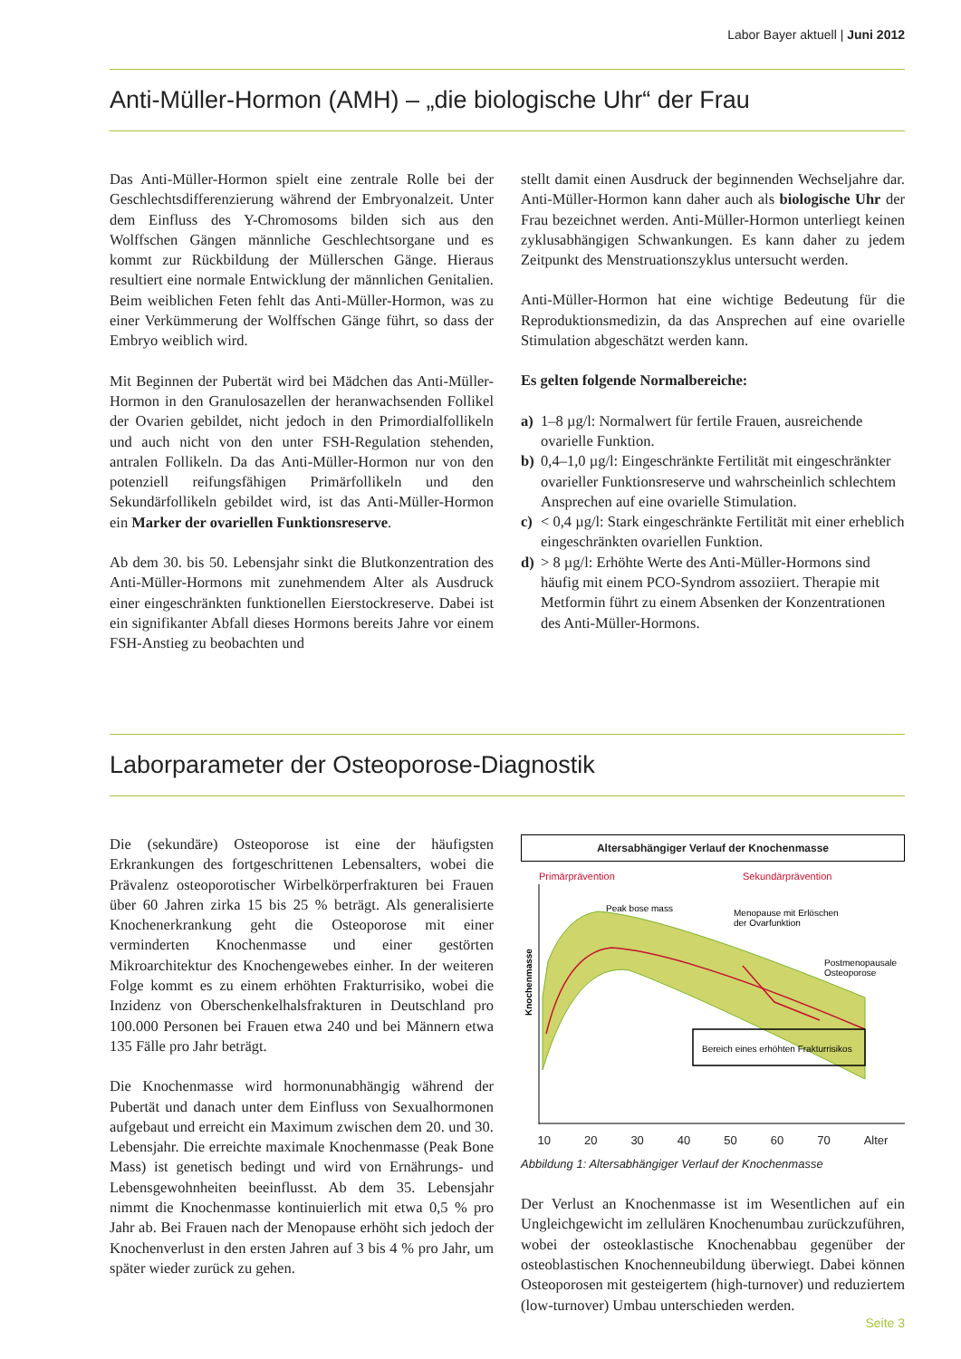Labor Bayer aktuell | Juni 2012
Anti-Müller-Hormon (AMH) – „die biologische Uhr“ der Frau
Das Anti-Müller-Hormon spielt eine zentrale Rolle bei der Geschlechtsdifferenzierung während der Embryonalzeit. Unter dem Einfluss des Y-Chromosoms bilden sich aus den Wolffschen Gängen männliche Geschlechtsorgane und es kommt zur Rückbildung der Müllerschen Gänge. Hieraus resultiert eine normale Entwicklung der männlichen Genitalien. Beim weiblichen Feten fehlt das Anti-Müller-Hormon, was zu einer Verkümmerung der Wolffschen Gänge führt, so dass der Embryo weiblich wird.
Mit Beginnen der Pubertät wird bei Mädchen das Anti-Müller-Hormon in den Granulosazellen der heranwachsenden Follikel der Ovarien gebildet, nicht jedoch in den Primordialfollikeln und auch nicht von den unter FSH-Regulation stehenden, antralen Follikeln. Da das Anti-Müller-Hormon nur von den potenziell reifungsfähigen Primärfollikeln und den Sekundärfollikeln gebildet wird, ist das Anti-Müller-Hormon ein Marker der ovariellen Funktionsreserve.
Ab dem 30. bis 50. Lebensjahr sinkt die Blutkonzentration des Anti-Müller-Hormons mit zunehmendem Alter als Ausdruck einer eingeschränkten funktionellen Eierstockreserve. Dabei ist ein signifikanter Abfall dieses Hormons bereits Jahre vor einem FSH-Anstieg zu beobachten und
stellt damit einen Ausdruck der beginnenden Wechseljahre dar. Anti-Müller-Hormon kann daher auch als biologische Uhr der Frau bezeichnet werden. Anti-Müller-Hormon unterliegt keinen zyklusabhängigen Schwankungen. Es kann daher zu jedem Zeitpunkt des Menstruationszyklus untersucht werden.
Anti-Müller-Hormon hat eine wichtige Bedeutung für die Reproduktionsmedizin, da das Ansprechen auf eine ovarielle Stimulation abgeschätzt werden kann.
Es gelten folgende Normalbereiche:
a) 1–8 µg/l: Normalwert für fertile Frauen, ausreichende ovarielle Funktion.
b) 0,4–1,0 µg/l: Eingeschränkte Fertilität mit eingeschränkter ovarieller Funktionsreserve und wahrscheinlich schlechtem Ansprechen auf eine ovarielle Stimulation.
c) < 0,4 µg/l: Stark eingeschränkte Fertilität mit einer erheblich eingeschränkten ovariellen Funktion.
d) > 8 µg/l: Erhöhte Werte des Anti-Müller-Hormons sind häufig mit einem PCO-Syndrom assoziiert. Therapie mit Metformin führt zu einem Absenken der Konzentrationen des Anti-Müller-Hormons.
Laborparameter der Osteoporose-Diagnostik
Die (sekundäre) Osteoporose ist eine der häufigsten Erkrankungen des fortgeschrittenen Lebensalters, wobei die Prävalenz osteoporotischer Wirbelkörperfrakturen bei Frauen über 60 Jahren zirka 15 bis 25 % beträgt. Als generalisierte Knochenerkrankung geht die Osteoporose mit einer verminderten Knochenmasse und einer gestörten Mikroarchitektur des Knochengewebes einher. In der weiteren Folge kommt es zu einem erhöhten Frakturrisiko, wobei die Inzidenz von Oberschenkelhalsfrakturen in Deutschland pro 100.000 Personen bei Frauen etwa 240 und bei Männern etwa 135 Fälle pro Jahr beträgt.
Die Knochenmasse wird hormonunabhängig während der Pubertät und danach unter dem Einfluss von Sexualhormonen aufgebaut und erreicht ein Maximum zwischen dem 20. und 30. Lebensjahr. Die erreichte maximale Knochenmasse (Peak Bone Mass) ist genetisch bedingt und wird von Ernährungs- und Lebensgewohnheiten beeinflusst. Ab dem 35. Lebensjahr nimmt die Knochenmasse kontinuierlich mit etwa 0,5 % pro Jahr ab. Bei Frauen nach der Menopause erhöht sich jedoch der Knochenverlust in den ersten Jahren auf 3 bis 4 % pro Jahr, um später wieder zurück zu gehen.
Altersabhängiger Verlauf der Knochenmasse
Primärprävention
Sekundärprävention
Peak bose mass
Menopause mit Erlöschen
der Ovarfunktion
Postmenopausale
Osteoporose
Knochenmasse
Bereich eines erhöhten Frakturrisikos
10 20 30 40 50 60 70 Alter
Abbildung 1: Altersabhängiger Verlauf der Knochenmasse
Der Verlust an Knochenmasse ist im Wesentlichen auf ein Ungleichgewicht im zellulären Knochenumbau zurückzuführen, wobei der osteoklastische Knochenabbau gegenüber der osteoblastischen Knochenneubildung überwiegt. Dabei können Osteoporosen mit gesteigertem (high-turnover) und reduziertem (low-turnover) Umbau unterschieden werden.
Seite 3